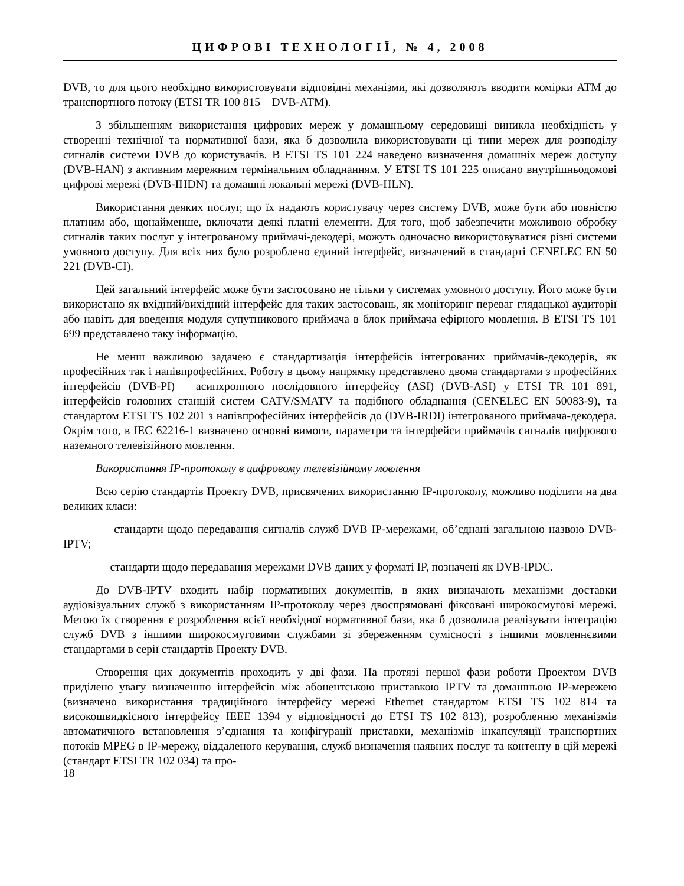ЦИФРОВІ ТЕХНОЛОГІЇ, № 4, 2008
DVB, то для цього необхідно використовувати відповідні механізми, які дозволяють вводити комірки ATM до транспортного потоку (ETSI TR 100 815 – DVB-ATM).
З збільшенням використання цифрових мереж у домашньому середовищі виникла необхідність у створенні технічної та нормативної бази, яка б дозволила використовувати ці типи мереж для розподілу сигналів системи DVB до користувачів. В ETSI TS 101 224 наведено визначення домашніх мереж доступу (DVB-HAN) з активним мережним термінальним обладнанням. У ETSI TS 101 225 описано внутрішньодомові цифрові мережі (DVB-IHDN) та домашні локальні мережі (DVB-HLN).
Використання деяких послуг, що їх надають користувачу через систему DVB, може бути або повністю платним або, щонайменше, включати деякі платні елементи. Для того, щоб забезпечити можливою обробку сигналів таких послуг у інтегрованому приймачі-декодері, можуть одночасно використовуватися різні системи умовного доступу. Для всіх них було розроблено єдиний інтерфейс, визначений в стандарті CENELEC EN 50 221 (DVB-CI).
Цей загальний інтерфейс може бути застосовано не тільки у системах умовного доступу. Його може бути використано як вхідний/вихідний інтерфейс для таких застосовань, як моніторинг переваг глядацької аудиторії або навіть для введення модуля супутникового приймача в блок приймача ефірного мовлення. В ETSI TS 101 699 представлено таку інформацію.
Не менш важливою задачею є стандартизація інтерфейсів інтегрованих приймачів-декодерів, як професійних так і напівпрофесійних. Роботу в цьому напрямку представлено двома стандартами з професійних інтерфейсів (DVB-PI) – асинхронного послідовного інтерфейсу (ASI) (DVB-ASI) у ETSI TR 101 891, інтерфейсів головних станцій систем CATV/SMATV та подібного обладнання (CENELEC EN 50083-9), та стандартом ETSI TS 102 201 з напівпрофесійних інтерфейсів до (DVB-IRDI) інтегрованого приймача-декодера. Окрім того, в IEC 62216-1 визначено основні вимоги, параметри та інтерфейси приймачів сигналів цифрового наземного телевізійного мовлення.
Використання IP-протоколу в цифровому телевізійному мовлення
Всю серію стандартів Проекту DVB, присвячених використанню IP-протоколу, можливо поділити на два великих класи:
– стандарти щодо передавання сигналів служб DVB IP-мережами, об’єднані загальною назвою DVB-IPTV;
– стандарти щодо передавання мережами DVB даних у форматі IP, позначені як DVB-IPDC.
До DVB-IPTV входить набір нормативних документів, в яких визначають механізми доставки аудіовізуальних служб з використанням IP-протоколу через двоспрямовані фіксовані широкосмугові мережі. Метою їх створення є розроблення всієї необхідної нормативної бази, яка б дозволила реалізувати інтеграцію служб DVB з іншими широкосмуговими службами зі збереженням сумісності з іншими мовленнєвими стандартами в серії стандартів Проекту DVB.
Створення цих документів проходить у дві фази. На протязі першої фази роботи Проектом DVB приділено увагу визначенню інтерфейсів між абонентською приставкою IPTV та домашньою IP-мережею (визначено використання традиційного інтерфейсу мережі Ethernet стандартом ETSI TS 102 814 та високошвидкісного інтерфейсу IEEE 1394 у відповідності до ETSI TS 102 813), розробленню механізмів автоматичного встановлення з’єднання та конфігурації приставки, механізмів інкапсуляції транспортних потоків MPEG в IP-мережу, віддаленого керування, служб визначення наявних послуг та контенту в цій мережі (стандарт ETSI TR 102 034) та про-
18